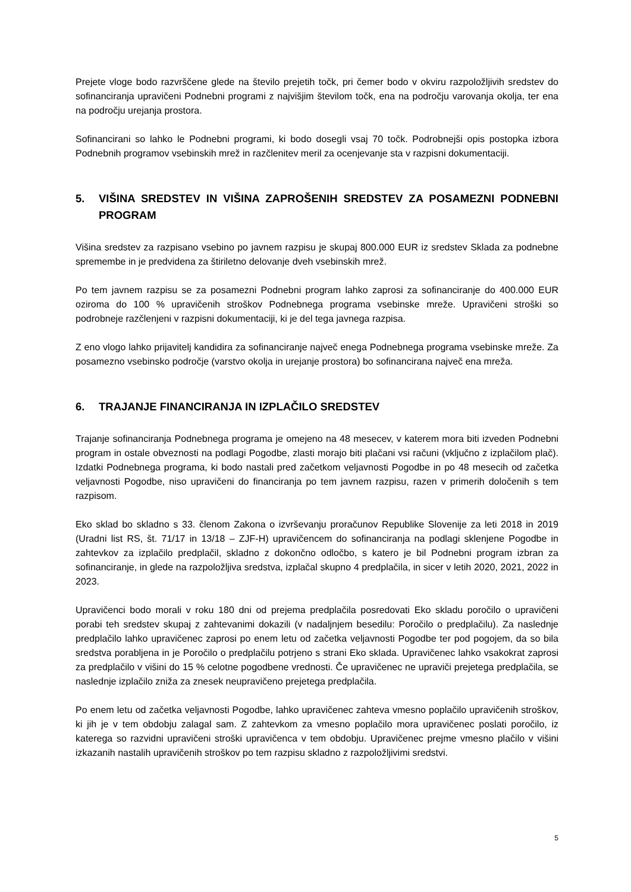Prejete vloge bodo razvrščene glede na število prejetih točk, pri čemer bodo v okviru razpoložljivih sredstev do sofinanciranja upravičeni Podnebni programi z najvišjim številom točk, ena na področju varovanja okolja, ter ena na področju urejanja prostora.
Sofinancirani so lahko le Podnebni programi, ki bodo dosegli vsaj 70 točk. Podrobnejši opis postopka izbora Podnebnih programov vsebinskih mrež in razčlenitev meril za ocenjevanje sta v razpisni dokumentaciji.
5. VIŠINA SREDSTEV IN VIŠINA ZAPROŠENIH SREDSTEV ZA POSAMEZNI PODNEBNI PROGRAM
Višina sredstev za razpisano vsebino po javnem razpisu je skupaj 800.000 EUR iz sredstev Sklada za podnebne spremembe in je predvidena za štiriletno delovanje dveh vsebinskih mrež.
Po tem javnem razpisu se za posamezni Podnebni program lahko zaprosi za sofinanciranje do 400.000 EUR oziroma do 100 % upravičenih stroškov Podnebnega programa vsebinske mreže. Upravičeni stroški so podrobneje razčlenjeni v razpisni dokumentaciji, ki je del tega javnega razpisa.
Z eno vlogo lahko prijavitelj kandidira za sofinanciranje največ enega Podnebnega programa vsebinske mreže. Za posamezno vsebinsko področje (varstvo okolja in urejanje prostora) bo sofinancirana največ ena mreža.
6. TRAJANJE FINANCIRANJA IN IZPLAČILO SREDSTEV
Trajanje sofinanciranja Podnebnega programa je omejeno na 48 mesecev, v katerem mora biti izveden Podnebni program in ostale obveznosti na podlagi Pogodbe, zlasti morajo biti plačani vsi računi (vključno z izplačilom plač). Izdatki Podnebnega programa, ki bodo nastali pred začetkom veljavnosti Pogodbe in po 48 mesecih od začetka veljavnosti Pogodbe, niso upravičeni do financiranja po tem javnem razpisu, razen v primerih določenih s tem razpisom.
Eko sklad bo skladno s 33. členom Zakona o izvrševanju proračunov Republike Slovenije za leti 2018 in 2019 (Uradni list RS, št. 71/17 in 13/18 – ZJF-H) upravičencem do sofinanciranja na podlagi sklenjene Pogodbe in zahtevkov za izplačilo predplačil, skladno z dokončno odločbo, s katero je bil Podnebni program izbran za sofinanciranje, in glede na razpoložljiva sredstva, izplačal skupno 4 predplačila, in sicer v letih 2020, 2021, 2022 in 2023.
Upravičenci bodo morali v roku 180 dni od prejema predplačila posredovati Eko skladu poročilo o upravičeni porabi teh sredstev skupaj z zahtevanimi dokazili (v nadaljnjem besedilu: Poročilo o predplačilu). Za naslednje predplačilo lahko upravičenec zaprosi po enem letu od začetka veljavnosti Pogodbe ter pod pogojem, da so bila sredstva porabljena in je Poročilo o predplačilu potrjeno s strani Eko sklada. Upravičenec lahko vsakokrat zaprosi za predplačilo v višini do 15 % celotne pogodbene vrednosti. Če upravičenec ne upraviči prejetega predplačila, se naslednje izplačilo zniža za znesek neupravičeno prejetega predplačila.
Po enem letu od začetka veljavnosti Pogodbe, lahko upravičenec zahteva vmesno poplačilo upravičenih stroškov, ki jih je v tem obdobju zalagal sam. Z zahtevkom za vmesno poplačilo mora upravičenec poslati poročilo, iz katerega so razvidni upravičeni stroški upravičenca v tem obdobju. Upravičenec prejme vmesno plačilo v višini izkazanih nastalih upravičenih stroškov po tem razpisu skladno z razpoložljivimi sredstvi.
5